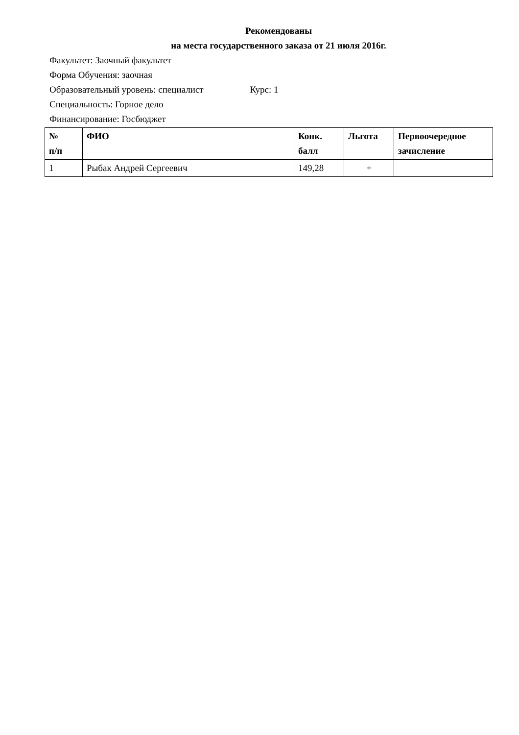Рекомендованы
на места государственного заказа от 21 июля 2016г.
Факультет: Заочный факультет
Форма Обучения: заочная
Образовательный уровень: специалист Курс: 1
Специальность: Горное дело
Финансирование: Госбюджет
| № п/п | ФИО | Конк. балл | Льгота | Первоочередное зачисление |
| --- | --- | --- | --- | --- |
| 1 | Рыбак Андрей Сергеевич | 149,28 | + | |